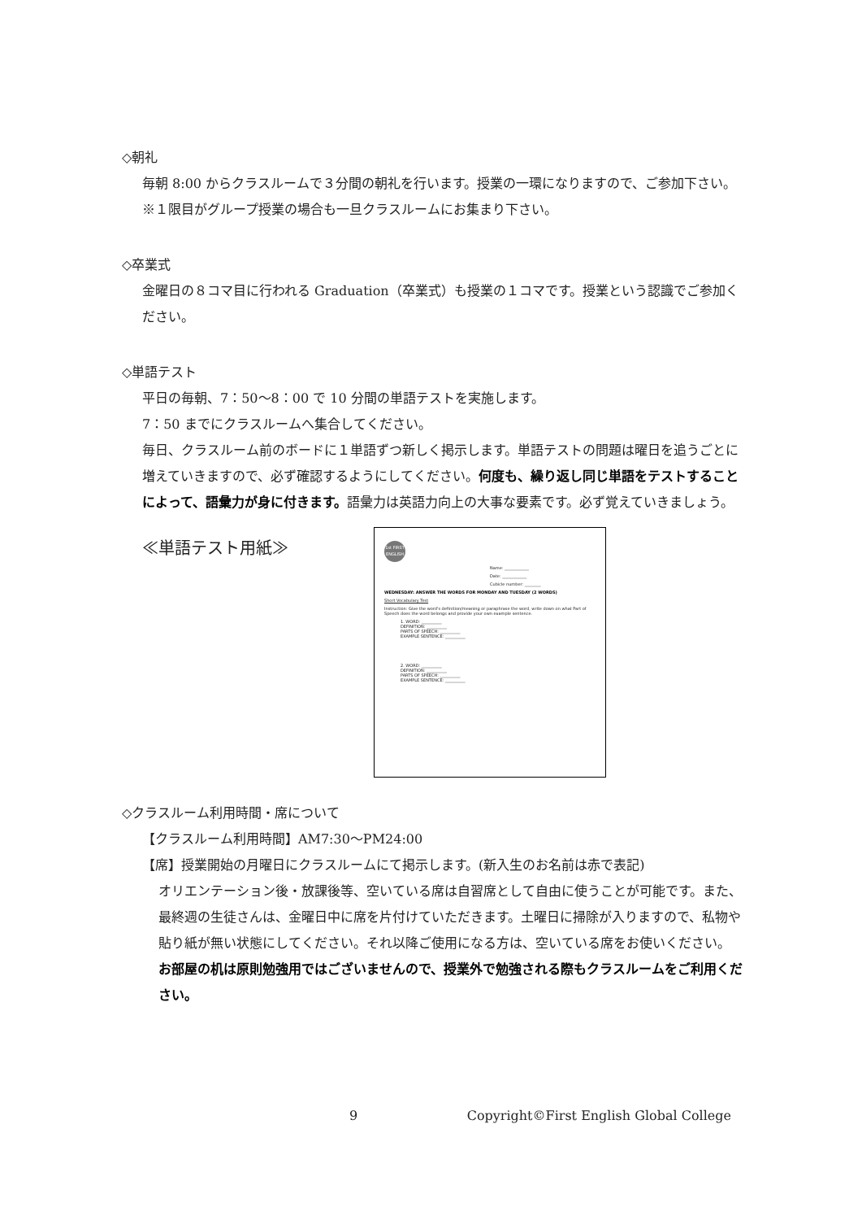◇朝礼
毎朝 8:00 からクラスルームで３分間の朝礼を行います。授業の一環になりますので、ご参加下さい。※１限目がグループ授業の場合も一旦クラスルームにお集まり下さい。
◇卒業式
金曜日の８コマ目に行われる Graduation（卒業式）も授業の１コマです。授業という認識でご参加ください。
◇単語テスト
平日の毎朝、7：50～8：00 で 10 分間の単語テストを実施します。
7：50 までにクラスルームへ集合してください。
毎日、クラスルーム前のボードに１単語ずつ新しく掲示します。単語テストの問題は曜日を追うごとに増えていきますので、必ず確認するようにしてください。何度も、繰り返し同じ単語をテストすることによって、語彙力が身に付きます。語彙力は英語力向上の大事な要素です。必ず覚えていきましょう。
≪単語テスト用紙≫
1st FIRST ENGLISH
Name: ____________
Date: ____________
Cubicle number: ________
WEDNESDAY: ANSWER THE WORDS FOR MONDAY AND TUESDAY (2 WORDS)
Short Vocabulary Test
Instruction: Give the word's definition/meaning or paraphrase the word, write down on what Part of Speech does the word belongs and provide your own example sentence.
1. WORD: __________
DEFINITION: __________
PARTS OF SPEECH: __________
EXAMPLE SENTENCE: __________
2. WORD: __________
DEFINITION: __________
PARTS OF SPEECH: __________
EXAMPLE SENTENCE: __________
◇クラスルーム利用時間・席について
【クラスルーム利用時間】AM7:30～PM24:00
【席】授業開始の月曜日にクラスルームにて掲示します。(新入生のお名前は赤で表記)
オリエンテーション後・放課後等、空いている席は自習席として自由に使うことが可能です。また、最終週の生徒さんは、金曜日中に席を片付けていただきます。土曜日に掃除が入りますので、私物や貼り紙が無い状態にしてください。それ以降ご使用になる方は、空いている席をお使いください。
お部屋の机は原則勉強用ではございませんので、授業外で勉強される際もクラスルームをご利用ください。
9 Copyright©First English Global College